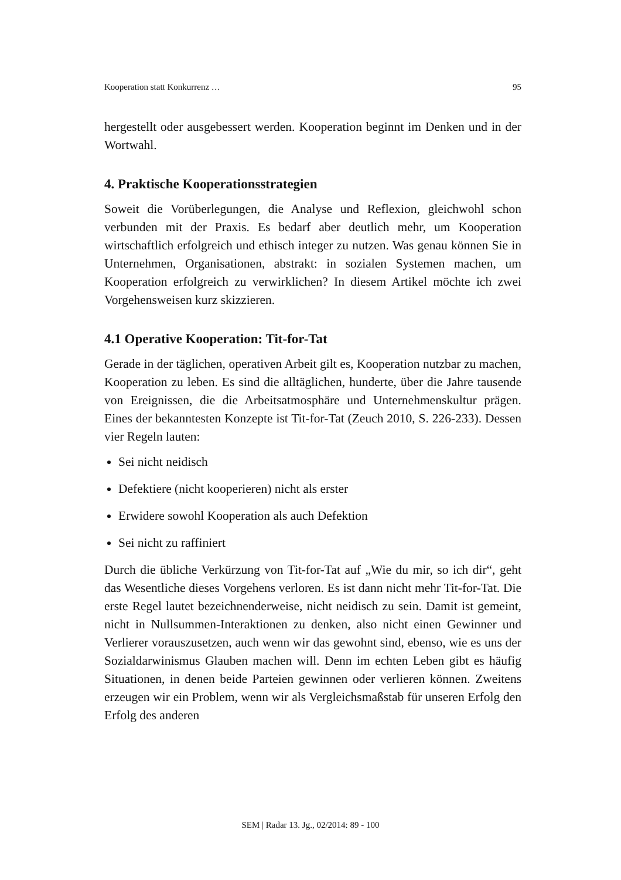Kooperation statt Konkurrenz … 95
hergestellt oder ausgebessert werden. Kooperation beginnt im Denken und in der Wortwahl.
4. Praktische Kooperationsstrategien
Soweit die Vorüberlegungen, die Analyse und Reflexion, gleichwohl schon verbunden mit der Praxis. Es bedarf aber deutlich mehr, um Kooperation wirtschaftlich erfolgreich und ethisch integer zu nutzen. Was genau können Sie in Unternehmen, Organisationen, abstrakt: in sozialen Systemen machen, um Kooperation erfolgreich zu verwirklichen? In diesem Artikel möchte ich zwei Vorgehensweisen kurz skizzieren.
4.1 Operative Kooperation: Tit-for-Tat
Gerade in der täglichen, operativen Arbeit gilt es, Kooperation nutzbar zu machen, Kooperation zu leben. Es sind die alltäglichen, hunderte, über die Jahre tausende von Ereignissen, die die Arbeitsatmosphäre und Unternehmenskultur prägen. Eines der bekanntesten Konzepte ist Tit-for-Tat (Zeuch 2010, S. 226-233). Dessen vier Regeln lauten:
Sei nicht neidisch
Defektiere (nicht kooperieren) nicht als erster
Erwidere sowohl Kooperation als auch Defektion
Sei nicht zu raffiniert
Durch die übliche Verkürzung von Tit-for-Tat auf „Wie du mir, so ich dir“, geht das Wesentliche dieses Vorgehens verloren. Es ist dann nicht mehr Tit-for-Tat. Die erste Regel lautet bezeichnenderweise, nicht neidisch zu sein. Damit ist gemeint, nicht in Nullsummen-Interaktionen zu denken, also nicht einen Gewinner und Verlierer vorauszusetzen, auch wenn wir das gewohnt sind, ebenso, wie es uns der Sozialdarwinismus Glauben machen will. Denn im echten Leben gibt es häufig Situationen, in denen beide Parteien gewinnen oder verlieren können. Zweitens erzeugen wir ein Problem, wenn wir als Vergleichsmaßstab für unseren Erfolg den Erfolg des anderen
SEM | Radar 13. Jg., 02/2014: 89 - 100